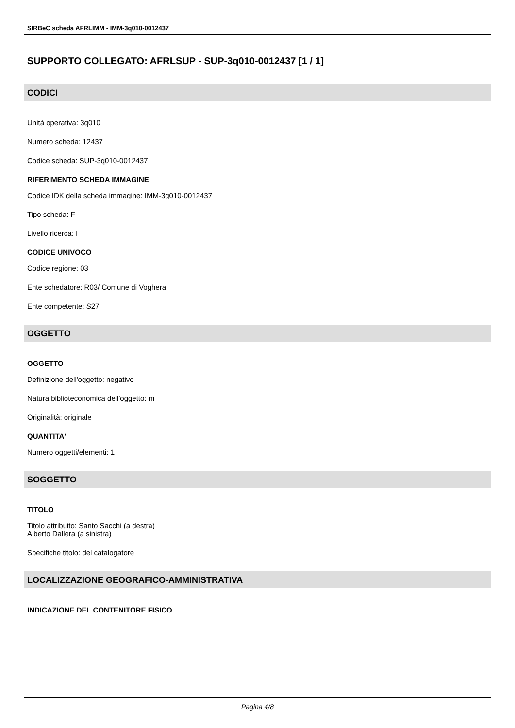SIRBeC scheda AFRLIMM - IMM-3q010-0012437
SUPPORTO COLLEGATO: AFRLSUP - SUP-3q010-0012437 [1 / 1]
CODICI
Unità operativa: 3q010
Numero scheda: 12437
Codice scheda: SUP-3q010-0012437
RIFERIMENTO SCHEDA IMMAGINE
Codice IDK della scheda immagine: IMM-3q010-0012437
Tipo scheda: F
Livello ricerca: I
CODICE UNIVOCO
Codice regione: 03
Ente schedatore: R03/ Comune di Voghera
Ente competente: S27
OGGETTO
OGGETTO
Definizione dell'oggetto: negativo
Natura biblioteconomica dell'oggetto: m
Originalità: originale
QUANTITA'
Numero oggetti/elementi: 1
SOGGETTO
TITOLO
Titolo attribuito: Santo Sacchi (a destra)
Alberto Dallera (a sinistra)
Specifiche titolo: del catalogatore
LOCALIZZAZIONE GEOGRAFICO-AMMINISTRATIVA
INDICAZIONE DEL CONTENITORE FISICO
Pagina 4/8